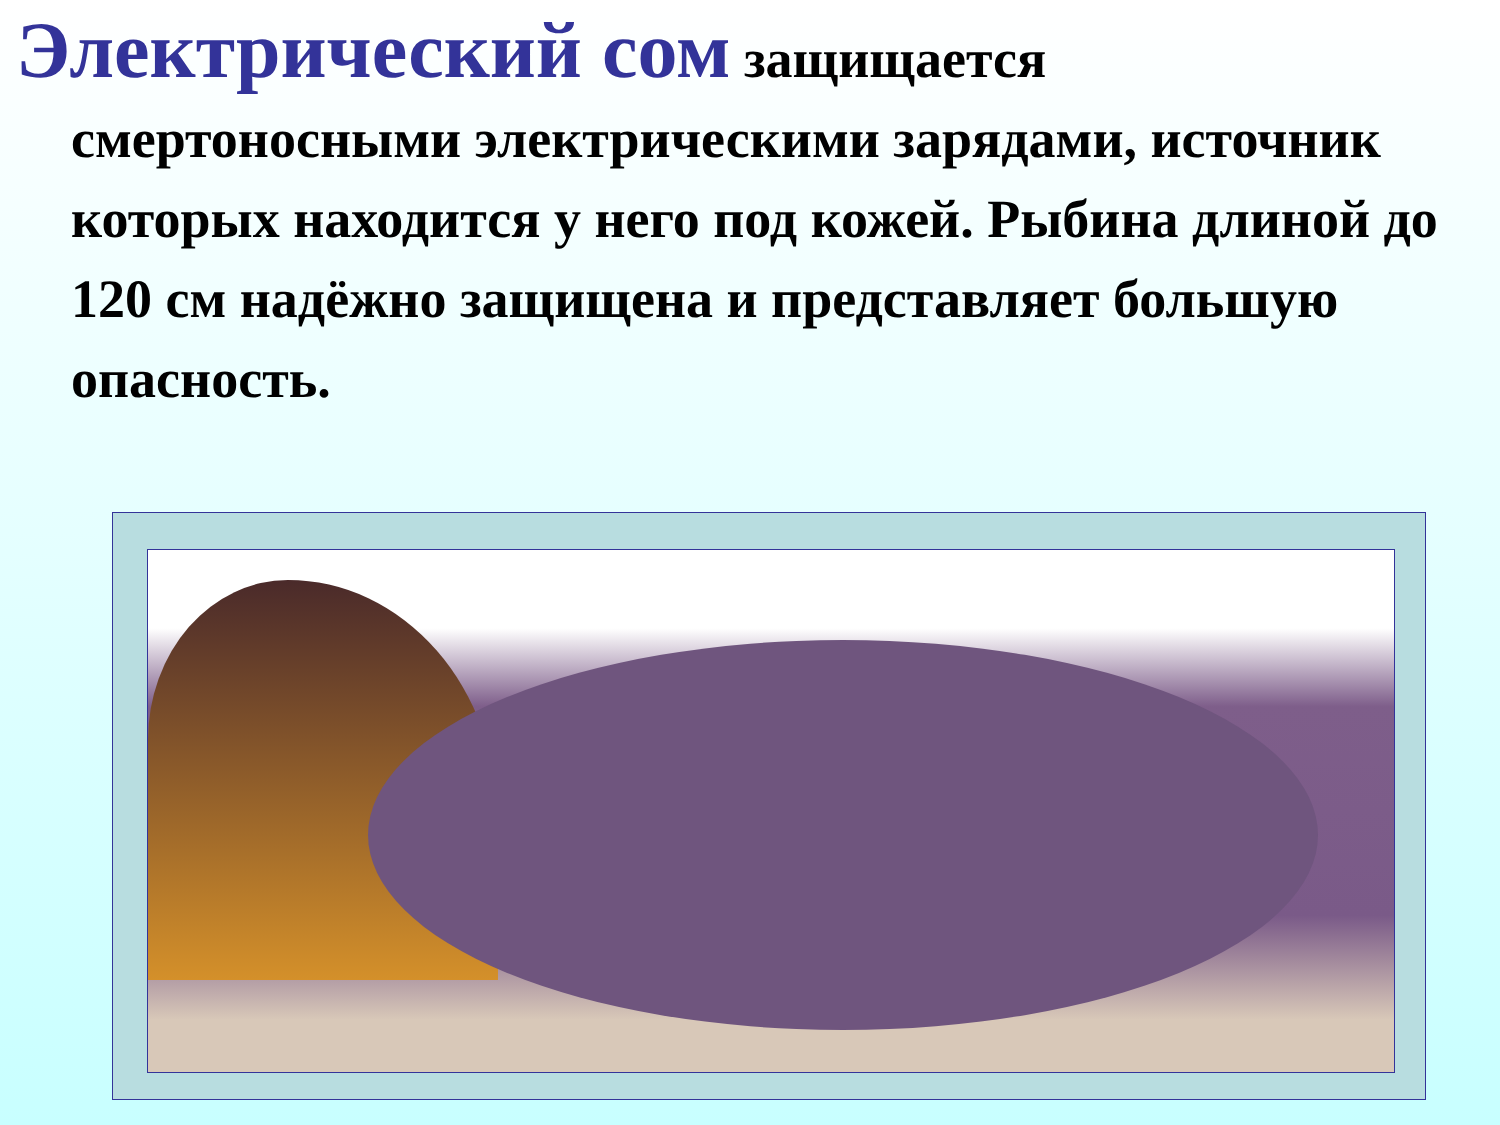Электрический сом защищается
смертоносными электрическими зарядами, источник которых находится у него под кожей. Рыбина длиной до 120 см надёжно защищена и представляет большую опасность.